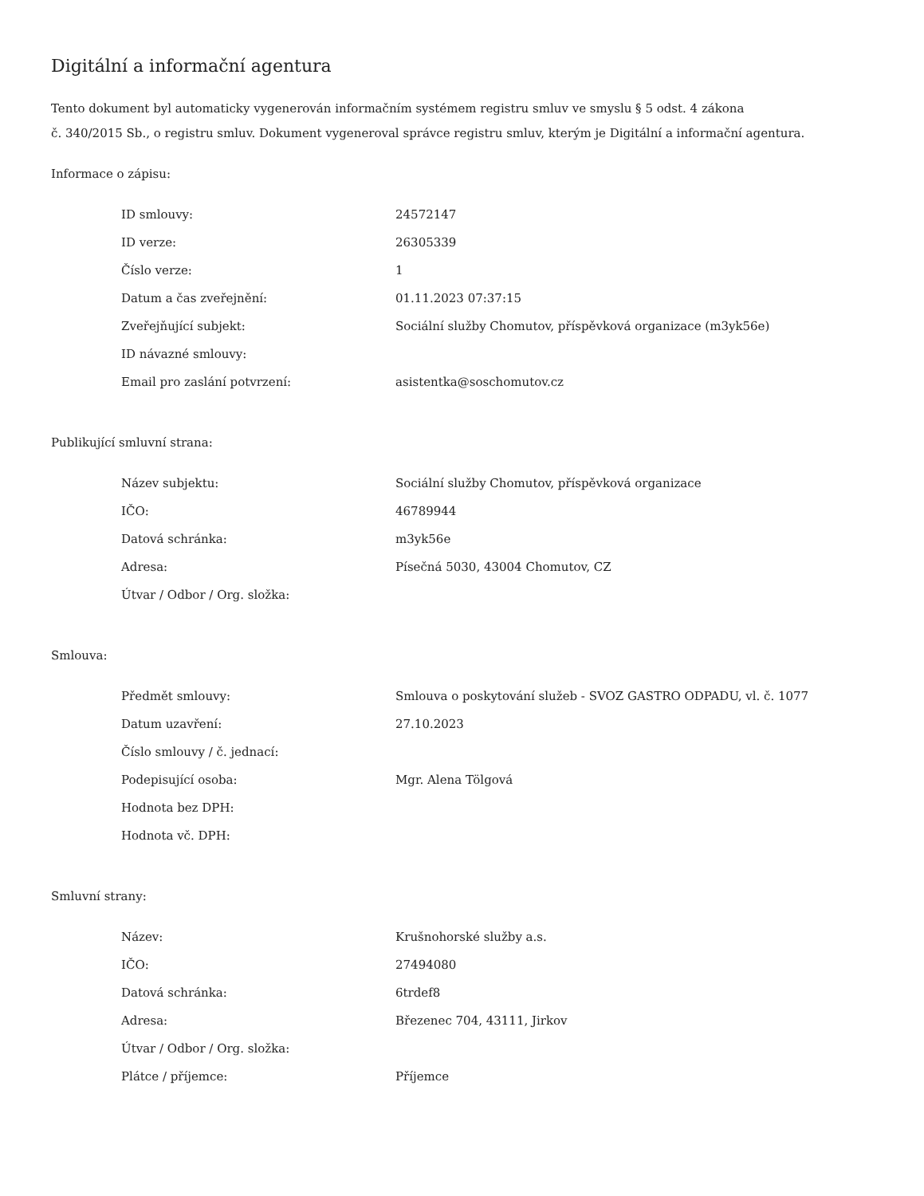Digitální a informační agentura
Tento dokument byl automaticky vygenerován informačním systémem registru smluv ve smyslu § 5 odst. 4 zákona
č. 340/2015 Sb., o registru smluv. Dokument vygeneroval správce registru smluv, kterým je Digitální a informační agentura.
Informace o zápisu:
| ID smlouvy: | 24572147 |
| ID verze: | 26305339 |
| Číslo verze: | 1 |
| Datum a čas zveřejnění: | 01.11.2023 07:37:15 |
| Zveřejňující subjekt: | Sociální služby Chomutov, příspěvková organizace (m3yk56e) |
| ID návazné smlouvy: | |
| Email pro zaslání potvrzení: | asistentka@soschomutov.cz |
Publikující smluvní strana:
| Název subjektu: | Sociální služby Chomutov, příspěvková organizace |
| IČO: | 46789944 |
| Datová schránka: | m3yk56e |
| Adresa: | Písečná 5030, 43004 Chomutov, CZ |
| Útvar / Odbor / Org. složka: | |
Smlouva:
| Předmět smlouvy: | Smlouva o poskytování služeb - SVOZ GASTRO ODPADU, vl. č. 1077 |
| Datum uzavření: | 27.10.2023 |
| Číslo smlouvy / č. jednací: | |
| Podepisující osoba: | Mgr. Alena Tölgová |
| Hodnota bez DPH: | |
| Hodnota vč. DPH: | |
Smluvní strany:
| Název: | Krušnohorské služby a.s. |
| IČO: | 27494080 |
| Datová schránka: | 6trdef8 |
| Adresa: | Březenec 704, 43111, Jirkov |
| Útvar / Odbor / Org. složka: | |
| Plátce / příjemce: | Příjemce |